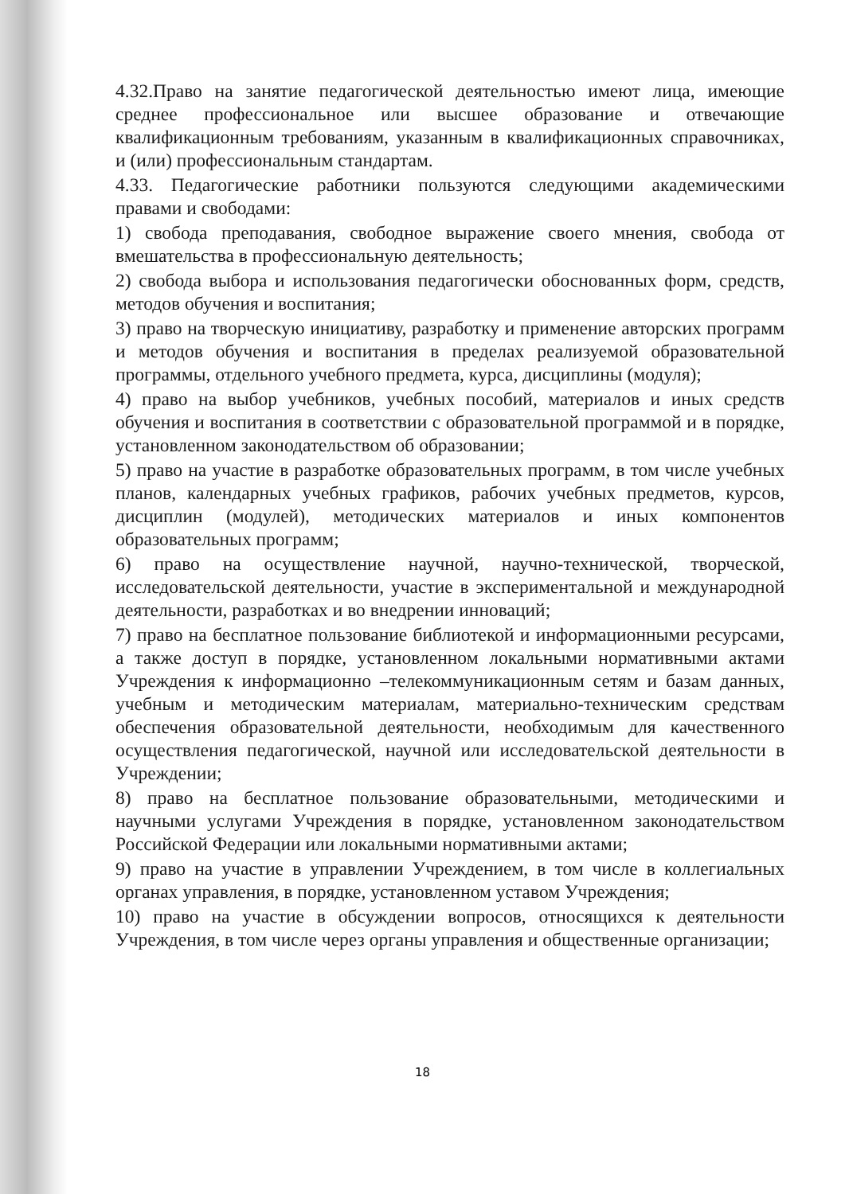4.32.Право на занятие педагогической деятельностью имеют лица, имеющие среднее профессиональное или высшее образование и отвечающие квалификационным требованиям, указанным в квалификационных справочниках, и (или) профессиональным стандартам.
4.33. Педагогические работники пользуются следующими академическими правами и свободами:
1) свобода преподавания, свободное выражение своего мнения, свобода от вмешательства в профессиональную деятельность;
2) свобода выбора и использования педагогически обоснованных форм, средств, методов обучения и воспитания;
3) право на творческую инициативу, разработку и применение авторских программ и методов обучения и воспитания в пределах реализуемой образовательной программы, отдельного учебного предмета, курса, дисциплины (модуля);
4) право на выбор учебников, учебных пособий, материалов и иных средств обучения и воспитания в соответствии с образовательной программой и в порядке, установленном законодательством об образовании;
5) право на участие в разработке образовательных программ, в том числе учебных планов, календарных учебных графиков, рабочих учебных предметов, курсов, дисциплин (модулей), методических материалов и иных компонентов образовательных программ;
6) право на осуществление научной, научно-технической, творческой, исследовательской деятельности, участие в экспериментальной и международной деятельности, разработках и во внедрении инноваций;
7) право на бесплатное пользование библиотекой и информационными ресурсами, а также доступ в порядке, установленном локальными нормативными актами Учреждения к информационно –телекоммуникационным сетям и базам данных, учебным и методическим материалам, материально-техническим средствам обеспечения образовательной деятельности, необходимым для качественного осуществления педагогической, научной или исследовательской деятельности в Учреждении;
8) право на бесплатное пользование образовательными, методическими и научными услугами Учреждения в порядке, установленном законодательством Российской Федерации или локальными нормативными актами;
9) право на участие в управлении Учреждением, в том числе в коллегиальных органах управления, в порядке, установленном уставом Учреждения;
10) право на участие в обсуждении вопросов, относящихся к деятельности Учреждения, в том числе через органы управления и общественные организации;
18